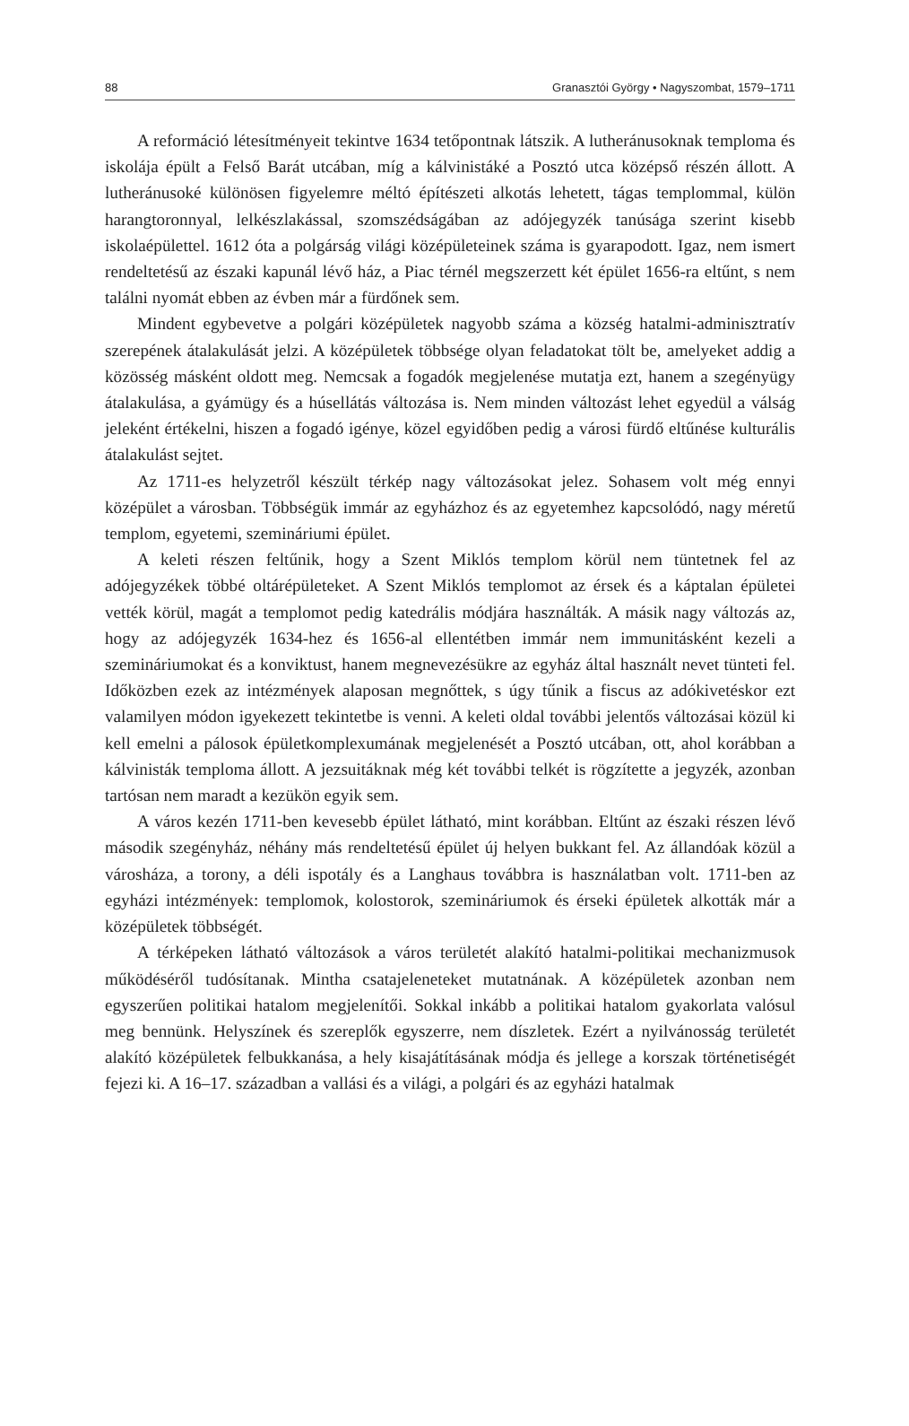88 Granasztói György • Nagyszombat, 1579–1711
A reformáció létesítményeit tekintve 1634 tetőpontnak látszik. A lutheránusoknak temploma és iskolája épült a Felső Barát utcában, míg a kálvinistáké a Posztó utca középső részén állott. A lutheránusoké különösen figyelemre méltó építészeti alkotás lehetett, tágas templommal, külön harangtoronnyal, lelkészlakással, szomszédságában az adójegyzék tanúsága szerint kisebb iskolaépülettel. 1612 óta a polgárság világi középületeinek száma is gyarapodott. Igaz, nem ismert rendeltetésű az északi kapunál lévő ház, a Piac térnél megszerzett két épület 1656-ra eltűnt, s nem találni nyomát ebben az évben már a fürdőnek sem.
Mindent egybevetve a polgári középületek nagyobb száma a község hatalmi-adminisztratív szerepének átalakulását jelzi. A középületek többsége olyan feladatokat tölt be, amelyeket addig a közösség másként oldott meg. Nemcsak a fogadók megjelenése mutatja ezt, hanem a szegényügy átalakulása, a gyámügy és a húsellátás változása is. Nem minden változást lehet egyedül a válság jeleként értékelni, hiszen a fogadó igénye, közel egyidőben pedig a városi fürdő eltűnése kulturális átalakulást sejtet.
Az 1711-es helyzetről készült térkép nagy változásokat jelez. Sohasem volt még ennyi középület a városban. Többségük immár az egyházhoz és az egyetemhez kapcsolódó, nagy méretű templom, egyetemi, szemináriumi épület.
A keleti részen feltűnik, hogy a Szent Miklós templom körül nem tüntetnek fel az adójegyzékek többé oltárépületeket. A Szent Miklós templomot az érsek és a káptalan épületei vették körül, magát a templomot pedig katedrális módjára használták. A másik nagy változás az, hogy az adójegyzék 1634-hez és 1656-al ellentétben immár nem immunitásként kezeli a szemináriumokat és a konviktust, hanem megnevezésükre az egyház által használt nevet tünteti fel. Időközben ezek az intézmények alaposan megnőttek, s úgy tűnik a fiscus az adókivetéskor ezt valamilyen módon igyekezett tekintetbe is venni. A keleti oldal további jelentős változásai közül ki kell emelni a pálosok épületkomplexumának megjelenését a Posztó utcában, ott, ahol korábban a kálvinisták temploma állott. A jezsuitáknak még két további telkét is rögzítette a jegyzék, azonban tartósan nem maradt a kezükön egyik sem.
A város kezén 1711-ben kevesebb épület látható, mint korábban. Eltűnt az északi részen lévő második szegényház, néhány más rendeltetésű épület új helyen bukkant fel. Az állandóak közül a városháza, a torony, a déli ispotály és a Langhaus továbbra is használatban volt. 1711-ben az egyházi intézmények: templomok, kolostorok, szemináriumok és érseki épületek alkották már a középületek többségét.
A térképeken látható változások a város területét alakító hatalmi-politikai mechanizmusok működéséről tudósítanak. Mintha csatajeleneteket mutatnának. A középületek azonban nem egyszerűen politikai hatalom megjelenítői. Sokkal inkább a politikai hatalom gyakorlata valósul meg bennünk. Helyszínek és szereplők egyszerre, nem díszletek. Ezért a nyilvánosság területét alakító középületek felbukkanása, a hely kisajátításának módja és jellege a korszak történetiségét fejezi ki. A 16–17. században a vallási és a világi, a polgári és az egyházi hatalmak